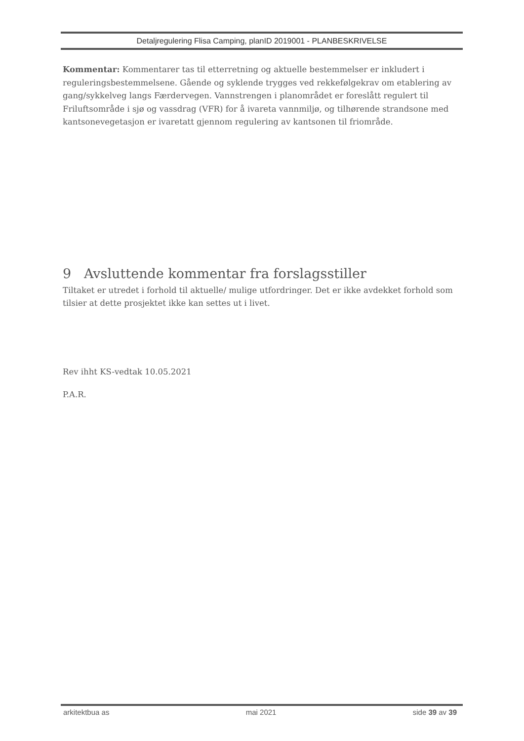Detaljregulering Flisa Camping, planID 2019001 - PLANBESKRIVELSE
Kommentar: Kommentarer tas til etterretning og aktuelle bestemmelser er inkludert i reguleringsbestemmelsene. Gående og syklende trygges ved rekkefølgekrav om etablering av gang/sykkelveg langs Færdervegen. Vannstrengen i planområdet er foreslått regulert til Friluftsområde i sjø og vassdrag (VFR) for å ivareta vannmiljø, og tilhørende strandsone med kantsonevegetasjon er ivaretatt gjennom regulering av kantsonen til friområde.
9 Avsluttende kommentar fra forslagsstiller
Tiltaket er utredet i forhold til aktuelle/ mulige utfordringer. Det er ikke avdekket forhold som tilsier at dette prosjektet ikke kan settes ut i livet.
Rev ihht KS-vedtak 10.05.2021
P.A.R.
arkitektbua as mai 2021 side 39 av 39